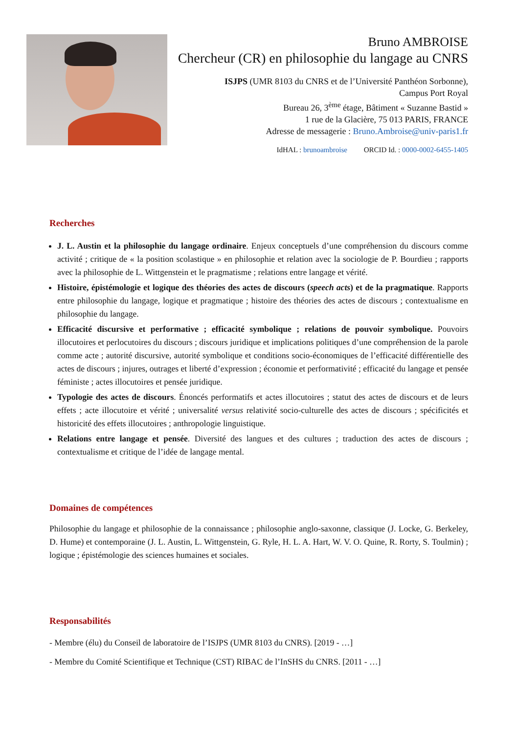Bruno AMBROISE
Chercheur (CR) en philosophie du langage au CNRS
ISJPS (UMR 8103 du CNRS et de l’Université Panthéon Sorbonne),
Campus Port Royal
Bureau 26, 3<sup>ème</sup> étage, Bâtiment « Suzanne Bastid »
1 rue de la Glacière, 75 013 PARIS, FRANCE
Adresse de messagerie : Bruno.Ambroise@univ-paris1.fr
IdHAL : brunoambroise ORCID Id. : 0000-0002-6455-1405
Recherches
J. L. Austin et la philosophie du langage ordinaire. Enjeux conceptuels d’une compréhension du discours comme activité ; critique de « la position scolastique » en philosophie et relation avec la sociologie de P. Bourdieu ; rapports avec la philosophie de L. Wittgenstein et le pragmatisme ; relations entre langage et vérité.
Histoire, épistémologie et logique des théories des actes de discours (speech acts) et de la pragmatique. Rapports entre philosophie du langage, logique et pragmatique ; histoire des théories des actes de discours ; contextualisme en philosophie du langage.
Efficacité discursive et performative ; efficacité symbolique ; relations de pouvoir symbolique. Pouvoirs illocutoires et perlocutoires du discours ; discours juridique et implications politiques d’une compréhension de la parole comme acte ; autorité discursive, autorité symbolique et conditions socio-économiques de l’efficacité différentielle des actes de discours ; injures, outrages et liberté d’expression ; économie et performativité ; efficacité du langage et pensée féministe ; actes illocutoires et pensée juridique.
Typologie des actes de discours. Énoncés performatifs et actes illocutoires ; statut des actes de discours et de leurs effets ; acte illocutoire et vérité ; universalité versus relativité socio-culturelle des actes de discours ; spécificités et historicité des effets illocutoires ; anthropologie linguistique.
Relations entre langage et pensée. Diversité des langues et des cultures ; traduction des actes de discours ; contextualisme et critique de l’idée de langage mental.
Domaines de compétences
Philosophie du langage et philosophie de la connaissance ; philosophie anglo-saxonne, classique (J. Locke, G. Berkeley, D. Hume) et contemporaine (J. L. Austin, L. Wittgenstein, G. Ryle, H. L. A. Hart, W. V. O. Quine, R. Rorty, S. Toulmin) ; logique ; épistémologie des sciences humaines et sociales.
Responsabilités
- Membre (élu) du Conseil de laboratoire de l’ISJPS (UMR 8103 du CNRS). [2019 - …]
- Membre du Comité Scientifique et Technique (CST) RIBAC de l’InSHS du CNRS. [2011 - …]